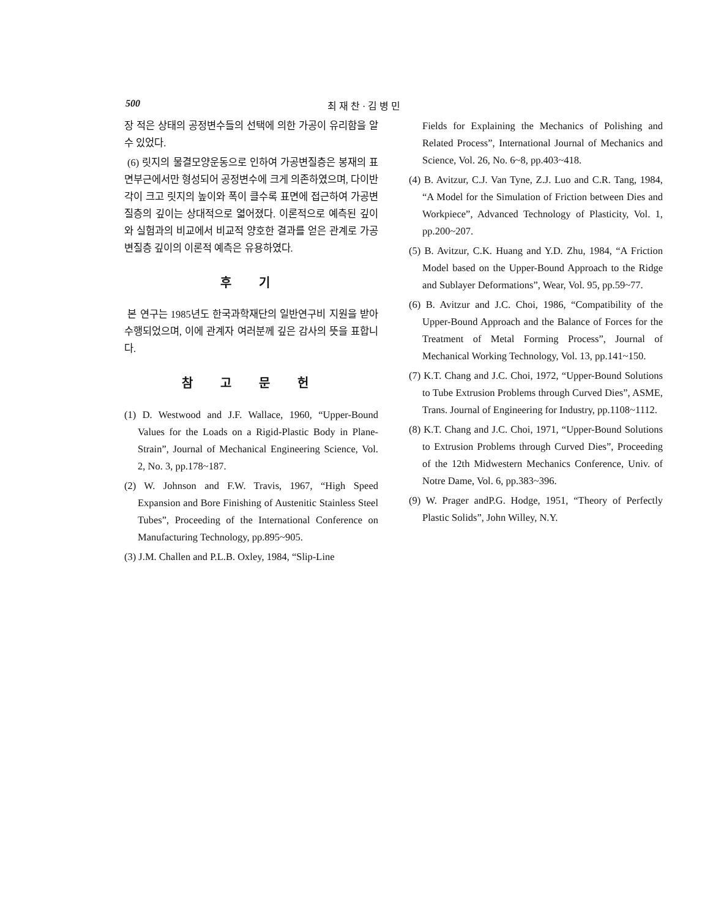500 최 재 찬 · 김 병 민
장 적은 상태의 공정변수들의 선택에 의한 가공이 유리함을 알 수 있었다.
(6) 릿지의 물결모양운동으로 인하여 가공변질층은 봉재의 표면부근에서만 형성되어 공정변수에 크게 의존하였으며, 다이반각이 크고 릿지의 높이와 폭이 클수록 표면에 접근하여 가공변질층의 깊이는 상대적으로 엷어졌다. 이론적으로 예측된 깊이와 실험과의 비교에서 비교적 양호한 결과를 얻은 관계로 가공변질층 깊이의 이론적 예측은 유용하였다.
후 기
본 연구는 1985년도 한국과학재단의 일반연구비 지원을 받아 수행되었으며, 이에 관계자 여러분께 깊은 감사의 뜻을 표합니다.
참 고 문 헌
(1) D. Westwood and J.F. Wallace, 1960, “Upper-Bound Values for the Loads on a Rigid-Plastic Body in Plane-Strain”, Journal of Mechanical Engineering Science, Vol. 2, No. 3, pp.178~187.
(2) W. Johnson and F.W. Travis, 1967, “High Speed Expansion and Bore Finishing of Austenitic Stainless Steel Tubes”, Proceeding of the International Conference on Manufacturing Technology, pp.895~905.
(3) J.M. Challen and P.L.B. Oxley, 1984, “Slip-Line
Fields for Explaining the Mechanics of Polishing and Related Process”, International Journal of Mechanics and Science, Vol. 26, No. 6~8, pp.403~418.
(4) B. Avitzur, C.J. Van Tyne, Z.J. Luo and C.R. Tang, 1984, “A Model for the Simulation of Friction between Dies and Workpiece”, Advanced Technology of Plasticity, Vol. 1, pp.200~207.
(5) B. Avitzur, C.K. Huang and Y.D. Zhu, 1984, “A Friction Model based on the Upper-Bound Approach to the Ridge and Sublayer Deformations”, Wear, Vol. 95, pp.59~77.
(6) B. Avitzur and J.C. Choi, 1986, “Compatibility of the Upper-Bound Approach and the Balance of Forces for the Treatment of Metal Forming Process”, Journal of Mechanical Working Technology, Vol. 13, pp.141~150.
(7) K.T. Chang and J.C. Choi, 1972, “Upper-Bound Solutions to Tube Extrusion Problems through Curved Dies”, ASME, Trans. Journal of Engineering for Industry, pp.1108~1112.
(8) K.T. Chang and J.C. Choi, 1971, “Upper-Bound Solutions to Extrusion Problems through Curved Dies”, Proceeding of the 12th Midwestern Mechanics Conference, Univ. of Notre Dame, Vol. 6, pp.383~396.
(9) W. Prager andP.G. Hodge, 1951, “Theory of Perfectly Plastic Solids”, John Willey, N.Y.